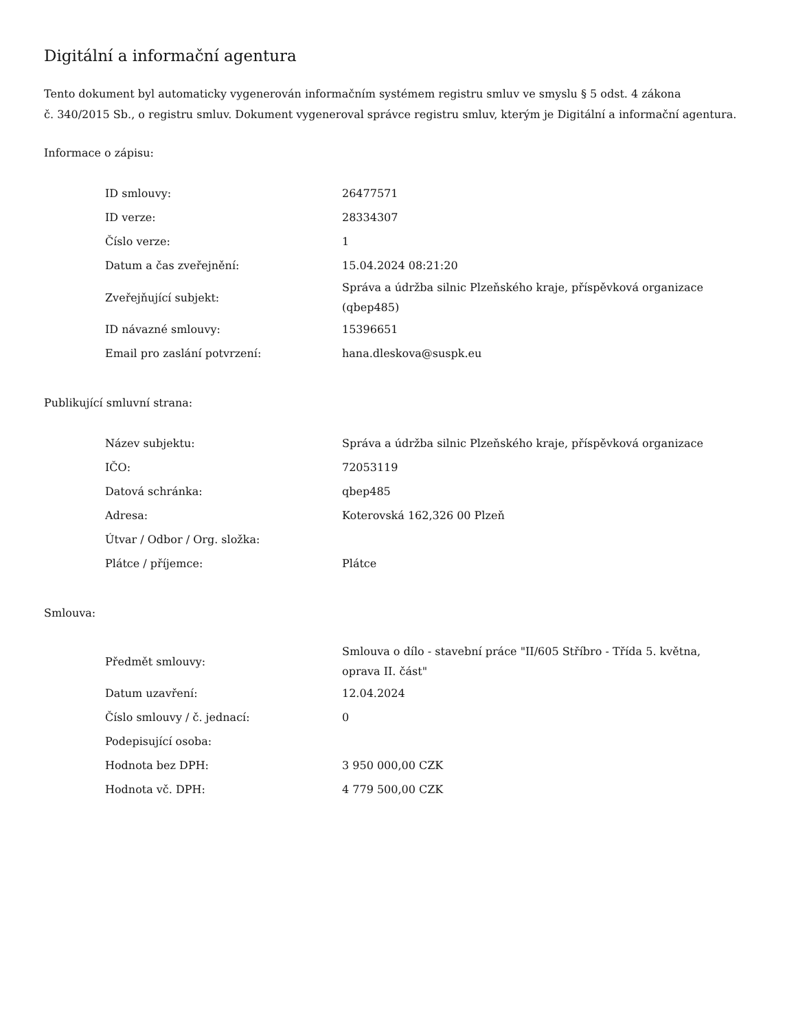Digitální a informační agentura
Tento dokument byl automaticky vygenerován informačním systémem registru smluv ve smyslu § 5 odst. 4 zákona
č. 340/2015 Sb., o registru smluv. Dokument vygeneroval správce registru smluv, kterým je Digitální a informační agentura.
Informace o zápisu:
| ID smlouvy: | 26477571 |
| ID verze: | 28334307 |
| Číslo verze: | 1 |
| Datum a čas zveřejnění: | 15.04.2024 08:21:20 |
| Zveřejňující subjekt: | Správa a údržba silnic Plzeňského kraje, příspěvková organizace (qbep485) |
| ID návazné smlouvy: | 15396651 |
| Email pro zaslání potvrzení: | hana.dleskova@suspk.eu |
Publikující smluvní strana:
| Název subjektu: | Správa a údržba silnic Plzeňského kraje, příspěvková organizace |
| IČO: | 72053119 |
| Datová schránka: | qbep485 |
| Adresa: | Koterovská 162,326 00 Plzeň |
| Útvar / Odbor / Org. složka: | |
| Plátce / příjemce: | Plátce |
Smlouva:
| Předmět smlouvy: | Smlouva o dílo - stavební práce "II/605 Stříbro - Třída 5. května, oprava II. část" |
| Datum uzavření: | 12.04.2024 |
| Číslo smlouvy / č. jednací: | 0 |
| Podepisující osoba: | |
| Hodnota bez DPH: | 3 950 000,00 CZK |
| Hodnota vč. DPH: | 4 779 500,00 CZK |